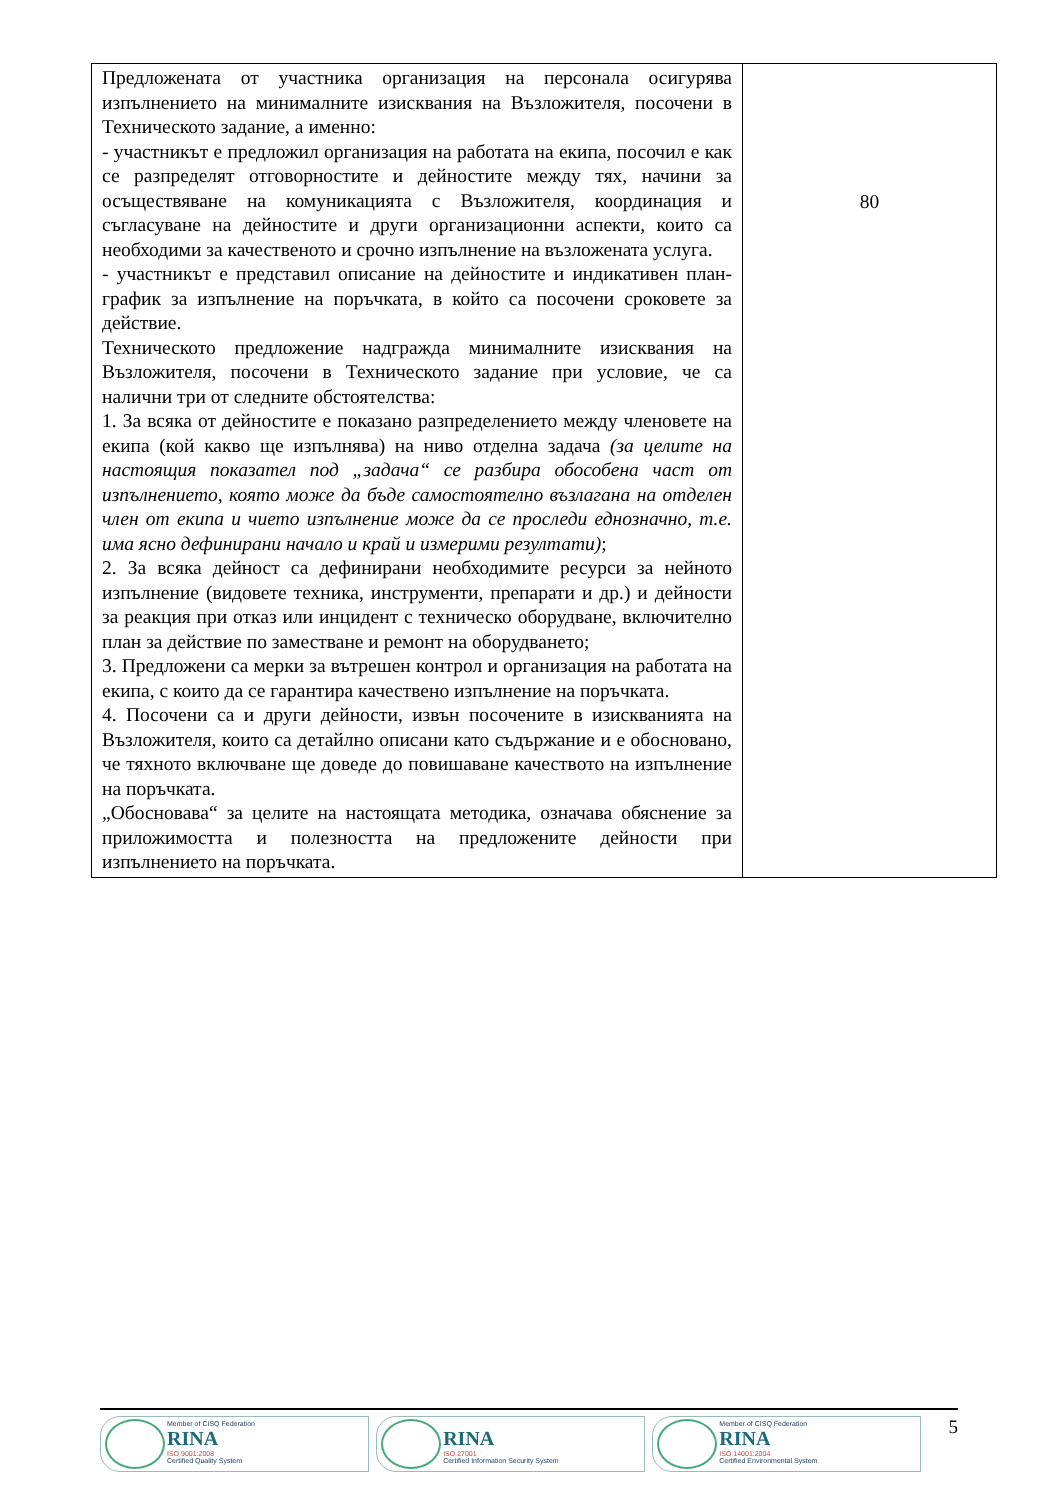| Предложената от участника организация на персонала осигурява изпълнението на минималните изисквания на Възложителя, посочени в Техническото задание, а именно: - участникът е предложил организация на работата на екипа, посочил е как се разпределят отговорностите и дейностите между тях, начини за осъществяване на комуникацията с Възложителя, координация и съгласуване на дейностите и други организационни аспекти, които са необходими за качественото и срочно изпълнение на възложената услуга. - участникът е представил описание на дейностите и индикативен план-график за изпълнение на поръчката, в който са посочени сроковете за действие. Техническото предложение надгражда минималните изисквания на Възложителя, посочени в Техническото задание при условие, че са налични три от следните обстоятелства: 1. За всяка от дейностите е показано разпределението между членовете на екипа (кой какво ще изпълнява) на ниво отделна задача (за целите на настоящия показател под „задача“ се разбира обособена част от изпълнението, която може да бъде самостоятелно възлагана на отделен член от екипа и чието изпълнение може да се проследи еднозначно, т.е. има ясно дефинирани начало и край и измерими резултати) ; 2. За всяка дейност са дефинирани необходимите ресурси за нейното изпълнение (видовете техника, инструменти, препарати и др.) и дейности за реакция при отказ или инцидент с техническо оборудване, включително план за действие по заместване и ремонт на оборудването; 3. Предложени са мерки за вътрешен контрол и организация на работата на екипа, с които да се гарантира качествено изпълнение на поръчката. 4. Посочени са и други дейности, извън посочените в изискванията на Възложителя, които са детайлно описани като съдържание и е обосновано, че тяхното включване ще доведе до повишаване качеството на изпълнение на поръчката. „Обосновава“ за целите на настоящата методика, означава обяснение за приложимостта и полезността на предложените дейности при изпълнението на поръчката. | 80 |
Member of CISQ Federation
RINA
ISO 9001:2008
Certified Quality System
RINA
ISO 27001
Certified Information Security System
Member of CISQ Federation
RINA
ISO 14001:2004
Certified Environmental System
5